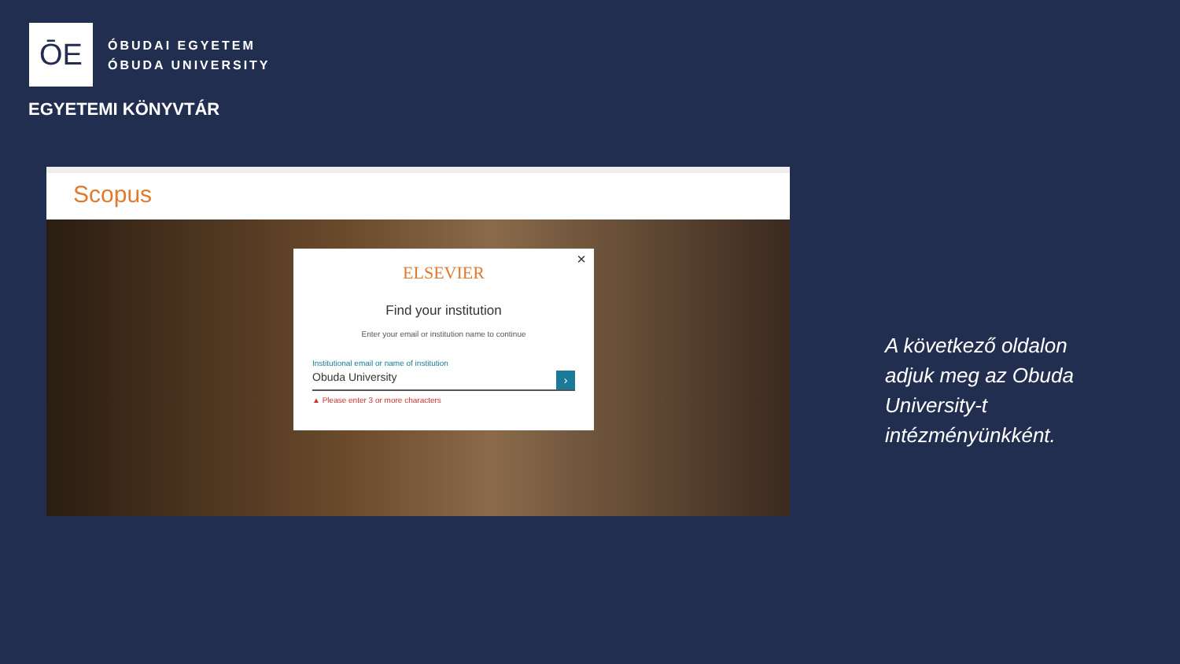ŌE
ÓBUDAI EGYETEM
ÓBUDA UNIVERSITY
EGYETEMI KÖNYVTÁR
Scopus
×
ELSEVIER
Find your institution
Enter your email or institution name to continue
Institutional email or name of institution
Obuda University ›
▲ Please enter 3 or more characters
A következő oldalon
adjuk meg az Obuda
University-t
intézményünkként.